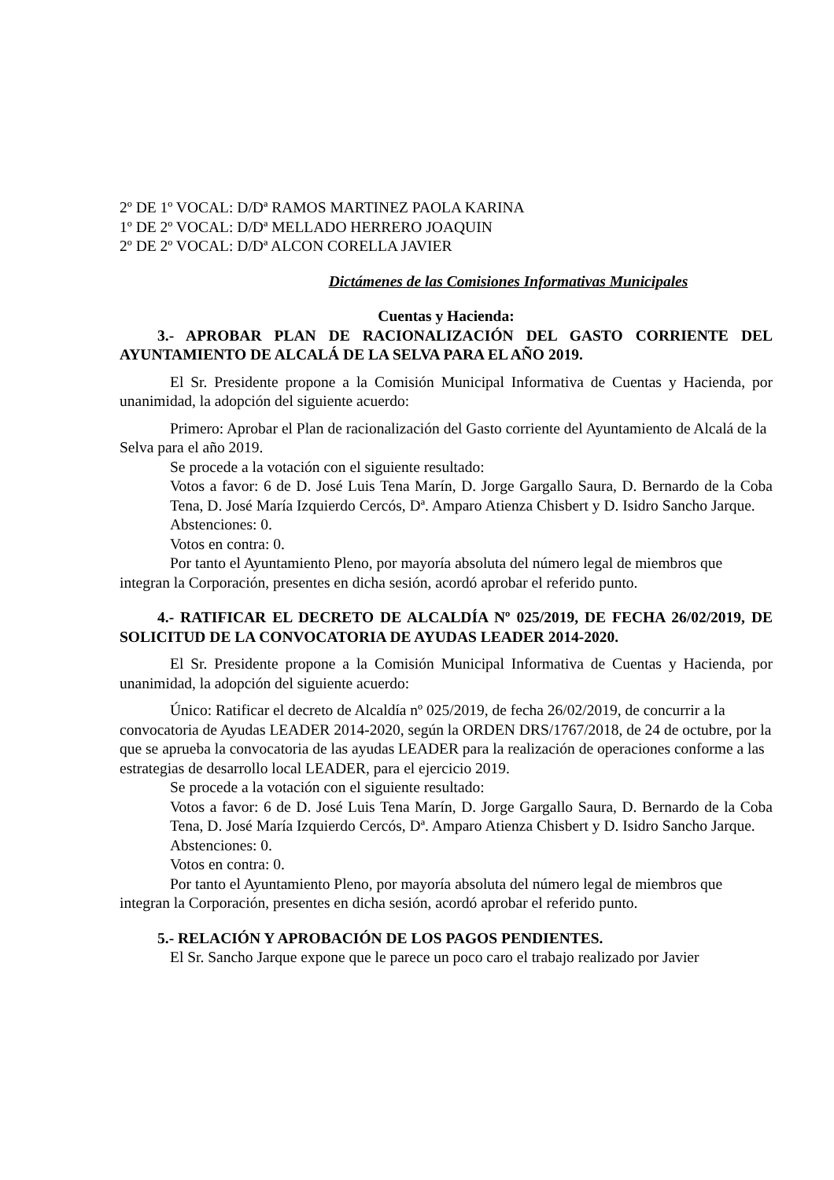2º DE 1º VOCAL: D/Dª RAMOS MARTINEZ PAOLA KARINA
1º DE 2º VOCAL: D/Dª MELLADO HERRERO JOAQUIN
2º DE 2º VOCAL: D/Dª ALCON CORELLA JAVIER
Dictámenes de las Comisiones Informativas Municipales
Cuentas y Hacienda:
3.- APROBAR PLAN DE RACIONALIZACIÓN DEL GASTO CORRIENTE DEL AYUNTAMIENTO DE ALCALÁ DE LA SELVA PARA EL AÑO 2019.
El Sr. Presidente propone a la Comisión Municipal Informativa de Cuentas y Hacienda, por unanimidad, la adopción del siguiente acuerdo:
Primero: Aprobar el Plan de racionalización del Gasto corriente del Ayuntamiento de Alcalá de la Selva para el año 2019.
Se procede a la votación con el siguiente resultado:
Votos a favor: 6 de D. José Luis Tena Marín, D. Jorge Gargallo Saura, D. Bernardo de la Coba Tena, D. José María Izquierdo Cercós, Dª. Amparo Atienza Chisbert y D. Isidro Sancho Jarque.
Abstenciones: 0.
Votos en contra: 0.
Por tanto el Ayuntamiento Pleno, por mayoría absoluta del número legal de miembros que integran la Corporación, presentes en dicha sesión, acordó aprobar el referido punto.
4.- RATIFICAR EL DECRETO DE ALCALDÍA Nº 025/2019, DE FECHA 26/02/2019, DE SOLICITUD DE LA CONVOCATORIA DE AYUDAS LEADER 2014-2020.
El Sr. Presidente propone a la Comisión Municipal Informativa de Cuentas y Hacienda, por unanimidad, la adopción del siguiente acuerdo:
Único: Ratificar el decreto de Alcaldía nº 025/2019, de fecha 26/02/2019, de concurrir a la convocatoria de Ayudas LEADER 2014-2020, según la ORDEN DRS/1767/2018, de 24 de octubre, por la que se aprueba la convocatoria de las ayudas LEADER para la realización de operaciones conforme a las estrategias de desarrollo local LEADER, para el ejercicio 2019.
Se procede a la votación con el siguiente resultado:
Votos a favor: 6 de D. José Luis Tena Marín, D. Jorge Gargallo Saura, D. Bernardo de la Coba Tena, D. José María Izquierdo Cercós, Dª. Amparo Atienza Chisbert y D. Isidro Sancho Jarque.
Abstenciones: 0.
Votos en contra: 0.
Por tanto el Ayuntamiento Pleno, por mayoría absoluta del número legal de miembros que integran la Corporación, presentes en dicha sesión, acordó aprobar el referido punto.
5.- RELACIÓN Y APROBACIÓN DE LOS PAGOS PENDIENTES.
El Sr. Sancho Jarque expone que le parece un poco caro el trabajo realizado por Javier